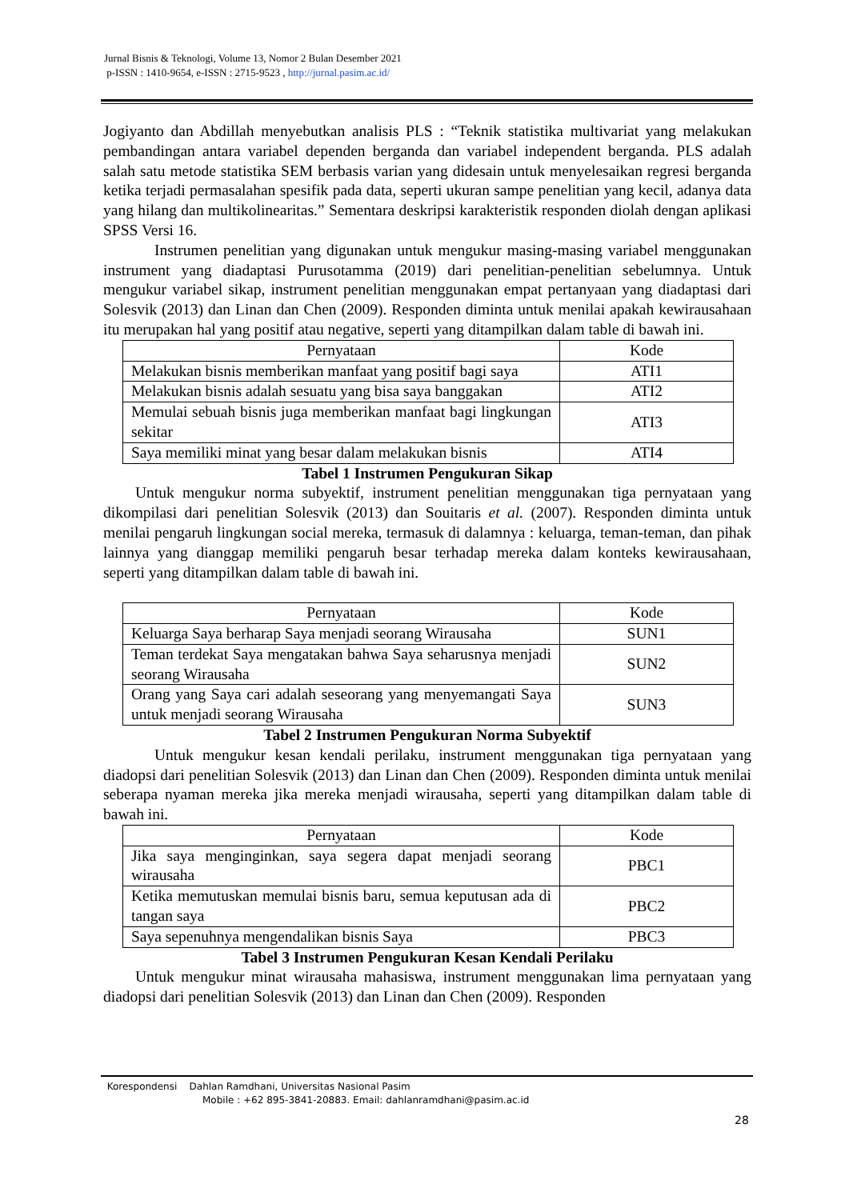Jurnal Bisnis & Teknologi, Volume 13, Nomor 2 Bulan Desember 2021
p-ISSN : 1410-9654, e-ISSN : 2715-9523 , http://jurnal.pasim.ac.id/
Jogiyanto dan Abdillah menyebutkan analisis PLS : “Teknik statistika multivariat yang melakukan pembandingan antara variabel dependen berganda dan variabel independent berganda. PLS adalah salah satu metode statistika SEM berbasis varian yang didesain untuk menyelesaikan regresi berganda ketika terjadi permasalahan spesifik pada data, seperti ukuran sampe penelitian yang kecil, adanya data yang hilang dan multikolinearitas.” Sementara deskripsi karakteristik responden diolah dengan aplikasi SPSS Versi 16.
Instrumen penelitian yang digunakan untuk mengukur masing-masing variabel menggunakan instrument yang diadaptasi Purusotamma (2019) dari penelitian-penelitian sebelumnya. Untuk mengukur variabel sikap, instrument penelitian menggunakan empat pertanyaan yang diadaptasi dari Solesvik (2013) dan Linan dan Chen (2009). Responden diminta untuk menilai apakah kewirausahaan itu merupakan hal yang positif atau negative, seperti yang ditampilkan dalam table di bawah ini.
| Pernyataan | Kode |
| --- | --- |
| Melakukan bisnis memberikan manfaat yang positif bagi saya | ATI1 |
| Melakukan bisnis adalah sesuatu yang bisa saya banggakan | ATI2 |
| Memulai sebuah bisnis juga memberikan manfaat bagi lingkungan sekitar | ATI3 |
| Saya memiliki minat yang besar dalam melakukan bisnis | ATI4 |
Tabel 1 Instrumen Pengukuran Sikap
Untuk mengukur norma subyektif, instrument penelitian menggunakan tiga pernyataan yang dikompilasi dari penelitian Solesvik (2013) dan Souitaris et al. (2007). Responden diminta untuk menilai pengaruh lingkungan social mereka, termasuk di dalamnya : keluarga, teman-teman, dan pihak lainnya yang dianggap memiliki pengaruh besar terhadap mereka dalam konteks kewirausahaan, seperti yang ditampilkan dalam table di bawah ini.
| Pernyataan | Kode |
| --- | --- |
| Keluarga Saya berharap Saya menjadi seorang Wirausaha | SUN1 |
| Teman terdekat Saya mengatakan bahwa Saya seharusnya menjadi seorang Wirausaha | SUN2 |
| Orang yang Saya cari adalah seseorang yang menyemangati Saya untuk menjadi seorang Wirausaha | SUN3 |
Tabel 2 Instrumen Pengukuran Norma Subyektif
Untuk mengukur kesan kendali perilaku, instrument menggunakan tiga pernyataan yang diadopsi dari penelitian Solesvik (2013) dan Linan dan Chen (2009). Responden diminta untuk menilai seberapa nyaman mereka jika mereka menjadi wirausaha, seperti yang ditampilkan dalam table di bawah ini.
| Pernyataan | Kode |
| --- | --- |
| Jika saya menginginkan, saya segera dapat menjadi seorang wirausaha | PBC1 |
| Ketika memutuskan memulai bisnis baru, semua keputusan ada di tangan saya | PBC2 |
| Saya sepenuhnya mengendalikan bisnis Saya | PBC3 |
Tabel 3 Instrumen Pengukuran Kesan Kendali Perilaku
Untuk mengukur minat wirausaha mahasiswa, instrument menggunakan lima pernyataan yang diadopsi dari penelitian Solesvik (2013) dan Linan dan Chen (2009). Responden
Korespondensi Dahlan Ramdhani, Universitas Nasional Pasim
Mobile : +62 895-3841-20883. Email: dahlanramdhani@pasim.ac.id
28